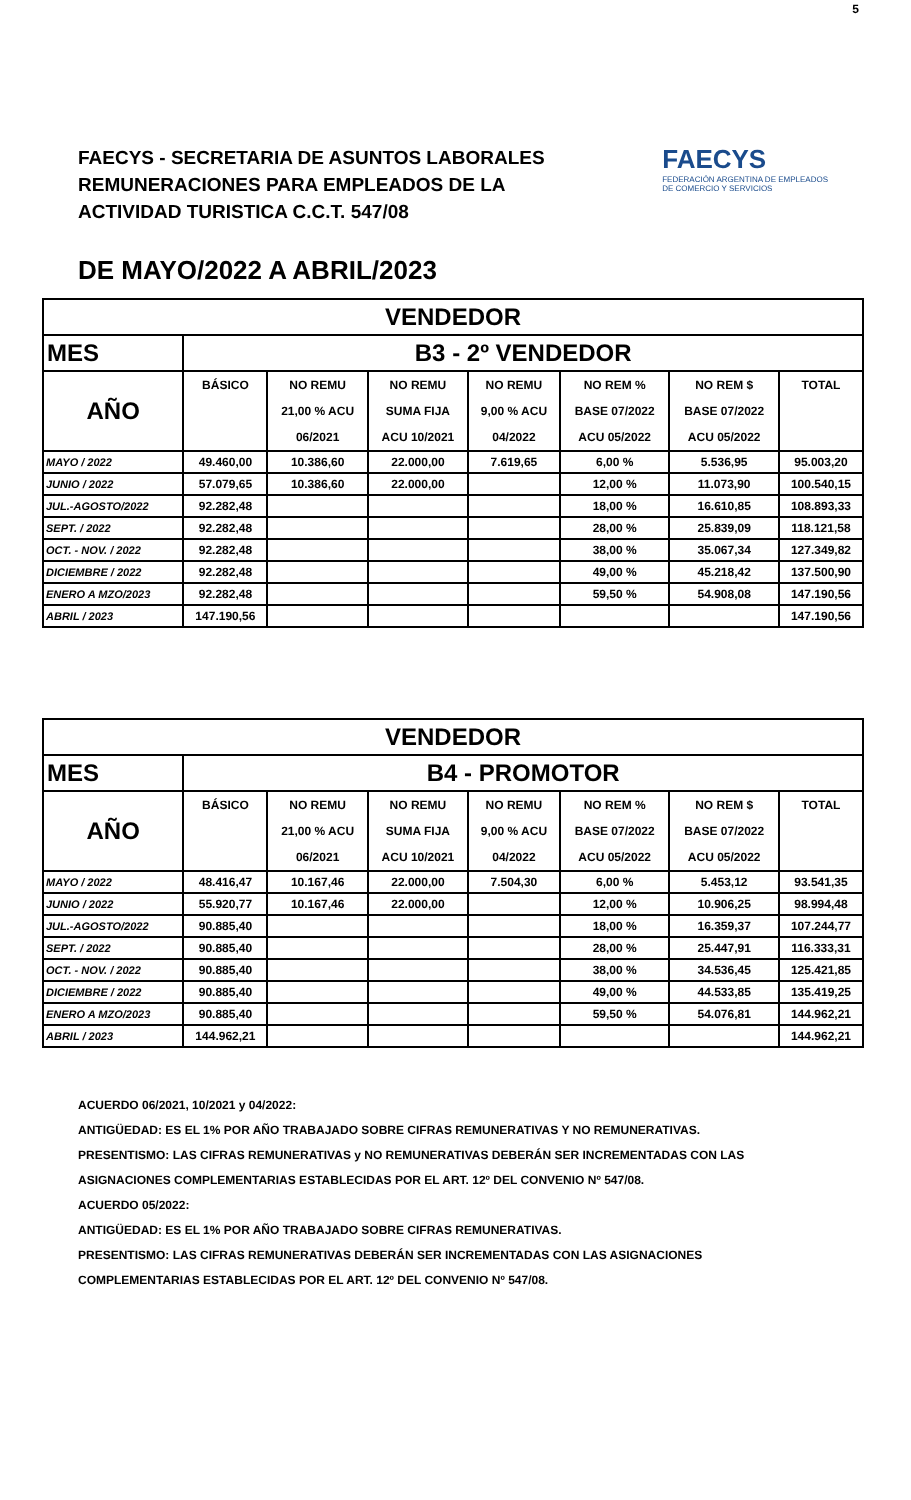5
FAECYS - SECRETARIA DE ASUNTOS LABORALES
REMUNERACIONES PARA EMPLEADOS DE LA
ACTIVIDAD TURISTICA C.C.T. 547/08
FAECYS
FEDERACIÓN ARGENTINA DE EMPLEADOS
DE COMERCIO Y SERVICIOS
DE MAYO/2022 A ABRIL/2023
| VENDEDOR | | | | | | | |
| MES | B3 - 2º VENDEDOR | | | | | | |
| AÑO | BÁSICO | NO REMU | NO REMU | NO REMU | NO REM % | NO REM $ | TOTAL |
| | | 21,00 % ACU | SUMA FIJA | 9,00 % ACU | BASE 07/2022 | BASE 07/2022 | |
| | | 06/2021 | ACU 10/2021 | 04/2022 | ACU 05/2022 | ACU 05/2022 | |
| MAYO / 2022 | 49.460,00 | 10.386,60 | 22.000,00 | 7.619,65 | 6,00 % | 5.536,95 | 95.003,20 |
| JUNIO / 2022 | 57.079,65 | 10.386,60 | 22.000,00 | | 12,00 % | 11.073,90 | 100.540,15 |
| JUL.-AGOSTO/2022 | 92.282,48 | | | | 18,00 % | 16.610,85 | 108.893,33 |
| SEPT. / 2022 | 92.282,48 | | | | 28,00 % | 25.839,09 | 118.121,58 |
| OCT. - NOV. / 2022 | 92.282,48 | | | | 38,00 % | 35.067,34 | 127.349,82 |
| DICIEMBRE / 2022 | 92.282,48 | | | | 49,00 % | 45.218,42 | 137.500,90 |
| ENERO A MZO/2023 | 92.282,48 | | | | 59,50 % | 54.908,08 | 147.190,56 |
| ABRIL / 2023 | 147.190,56 | | | | | | 147.190,56 |
| VENDEDOR | | | | | | | |
| MES | B4 - PROMOTOR | | | | | | |
| AÑO | BÁSICO | NO REMU | NO REMU | NO REMU | NO REM % | NO REM $ | TOTAL |
| | | 21,00 % ACU | SUMA FIJA | 9,00 % ACU | BASE 07/2022 | BASE 07/2022 | |
| | | 06/2021 | ACU 10/2021 | 04/2022 | ACU 05/2022 | ACU 05/2022 | |
| MAYO / 2022 | 48.416,47 | 10.167,46 | 22.000,00 | 7.504,30 | 6,00 % | 5.453,12 | 93.541,35 |
| JUNIO / 2022 | 55.920,77 | 10.167,46 | 22.000,00 | | 12,00 % | 10.906,25 | 98.994,48 |
| JUL.-AGOSTO/2022 | 90.885,40 | | | | 18,00 % | 16.359,37 | 107.244,77 |
| SEPT. / 2022 | 90.885,40 | | | | 28,00 % | 25.447,91 | 116.333,31 |
| OCT. - NOV. / 2022 | 90.885,40 | | | | 38,00 % | 34.536,45 | 125.421,85 |
| DICIEMBRE / 2022 | 90.885,40 | | | | 49,00 % | 44.533,85 | 135.419,25 |
| ENERO A MZO/2023 | 90.885,40 | | | | 59,50 % | 54.076,81 | 144.962,21 |
| ABRIL / 2023 | 144.962,21 | | | | | | 144.962,21 |
ACUERDO 06/2021, 10/2021 y 04/2022:
ANTIGÜEDAD: ES EL 1% POR AÑO TRABAJADO SOBRE CIFRAS REMUNERATIVAS Y NO REMUNERATIVAS.
PRESENTISMO: LAS CIFRAS REMUNERATIVAS y NO REMUNERATIVAS DEBERÁN SER INCREMENTADAS CON LAS
ASIGNACIONES COMPLEMENTARIAS ESTABLECIDAS POR EL ART. 12º DEL CONVENIO Nº 547/08.
ACUERDO 05/2022:
ANTIGÜEDAD: ES EL 1% POR AÑO TRABAJADO SOBRE CIFRAS REMUNERATIVAS.
PRESENTISMO: LAS CIFRAS REMUNERATIVAS DEBERÁN SER INCREMENTADAS CON LAS ASIGNACIONES
COMPLEMENTARIAS ESTABLECIDAS POR EL ART. 12º DEL CONVENIO Nº 547/08.